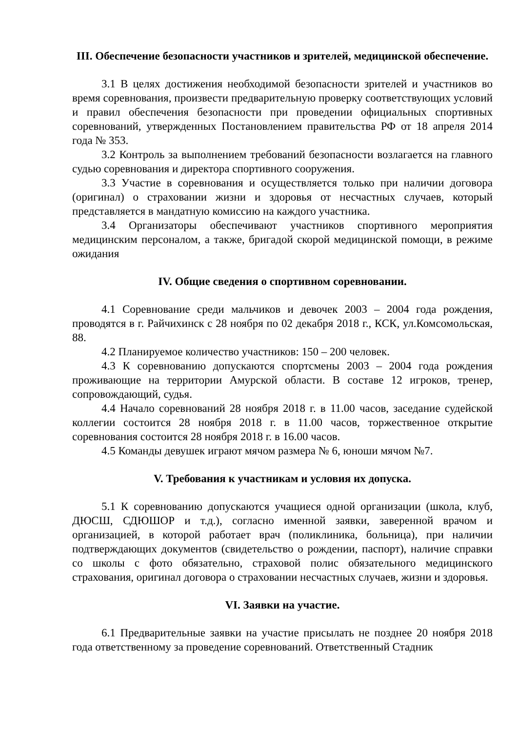III. Обеспечение безопасности участников и зрителей, медицинской обеспечение.
3.1 В целях достижения необходимой безопасности зрителей и участников во время соревнования, произвести предварительную проверку соответствующих условий и правил обеспечения безопасности при проведении официальных спортивных соревнований, утвержденных Постановлением правительства РФ от 18 апреля 2014 года № 353.
3.2 Контроль за выполнением требований безопасности возлагается на главного судью соревнования и директора спортивного сооружения.
3.3 Участие в соревнования и осуществляется только при наличии договора (оригинал) о страховании жизни и здоровья от несчастных случаев, который представляется в мандатную комиссию на каждого участника.
3.4 Организаторы обеспечивают участников спортивного мероприятия медицинским персоналом, а также, бригадой скорой медицинской помощи, в режиме ожидания
IV. Общие сведения о спортивном соревновании.
4.1 Соревнование среди мальчиков и девочек 2003 – 2004 года рождения, проводятся в г. Райчихинск с 28 ноября по 02 декабря 2018 г., КСК, ул.Комсомольская, 88.
4.2 Планируемое количество участников: 150 – 200 человек.
4.3 К соревнованию допускаются спортсмены 2003 – 2004 года рождения проживающие на территории Амурской области. В составе 12 игроков, тренер, сопровождающий, судья.
4.4 Начало соревнований 28 ноября 2018 г. в 11.00 часов, заседание судейской коллегии состоится 28 ноября 2018 г. в 11.00 часов, торжественное открытие соревнования состоится 28 ноября 2018 г. в 16.00 часов.
4.5 Команды девушек играют мячом размера № 6, юноши мячом №7.
V. Требования к участникам и условия их допуска.
5.1 К соревнованию допускаются учащиеся одной организации (школа, клуб, ДЮСШ, СДЮШОР и т.д.), согласно именной заявки, заверенной врачом и организацией, в которой работает врач (поликлиника, больница), при наличии подтверждающих документов (свидетельство о рождении, паспорт), наличие справки со школы с фото обязательно, страховой полис обязательного медицинского страхования, оригинал договора о страховании несчастных случаев, жизни и здоровья.
VI. Заявки на участие.
6.1 Предварительные заявки на участие присылать не позднее 20 ноября 2018 года ответственному за проведение соревнований. Ответственный Стадник